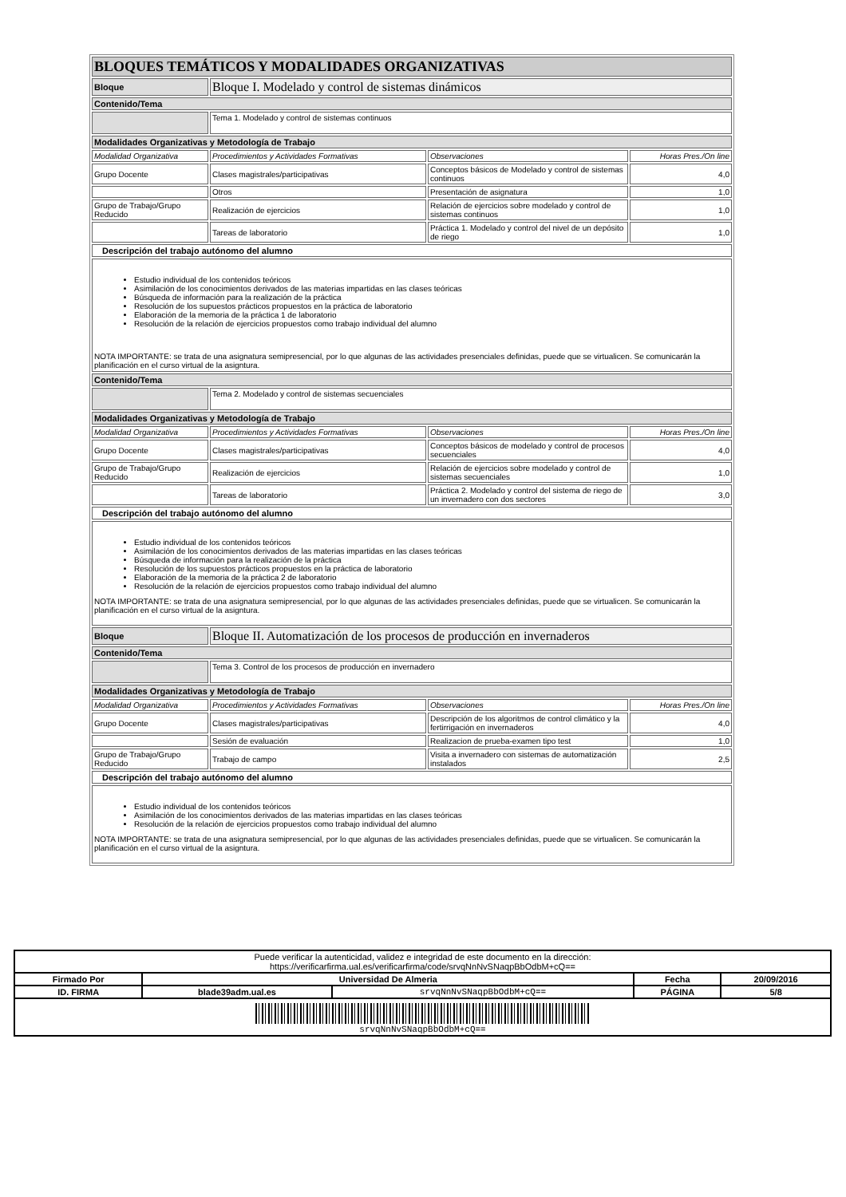| BLOQUES TEMÁTICOS Y MODALIDADES ORGANIZATIVAS | | | |
| Bloque | Bloque I. Modelado y control de sistemas dinámicos | | |
| Contenido/Tema | | | |
| | Tema 1. Modelado y control de sistemas continuos | | |
| Modalidades Organizativas y Metodología de Trabajo | | | |
| Modalidad Organizativa | Procedimientos y Actividades Formativas | Observaciones | Horas Pres./On line |
| Grupo Docente | Clases magistrales/participativas | Conceptos básicos de Modelado y control de sistemas continuos | 4,0 |
| | Otros | Presentación de asignatura | 1,0 |
| Grupo de Trabajo/Grupo Reducido | Realización de ejercicios | Relación de ejercicios sobre modelado y control de sistemas continuos | 1,0 |
| | Tareas de laboratorio | Práctica 1. Modelado y control del nivel de un depósito de riego | 1,0 |
| Descripción del trabajo autónomo del alumno | | | |
| Estudio individual de los contenidos teóricos Asimilación de los conocimientos derivados de las materias impartidas en las clases teóricas Búsqueda de información para la realización de la práctica Resolución de los supuestos prácticos propuestos en la práctica de laboratorio Elaboración de la memoria de la práctica 1 de laboratorio Resolución de la relación de ejercicios propuestos como trabajo individual del alumno NOTA IMPORTANTE: se trata de una asignatura semipresencial, por lo que algunas de las actividades presenciales definidas, puede que se virtualicen. Se comunicarán la planificación en el curso virtual de la asigntura. | | | |
| Contenido/Tema | | | |
| | Tema 2. Modelado y control de sistemas secuenciales | | |
| Modalidades Organizativas y Metodología de Trabajo | | | |
| Modalidad Organizativa | Procedimientos y Actividades Formativas | Observaciones | Horas Pres./On line |
| Grupo Docente | Clases magistrales/participativas | Conceptos básicos de modelado y control de procesos secuenciales | 4,0 |
| Grupo de Trabajo/Grupo Reducido | Realización de ejercicios | Relación de ejercicios sobre modelado y control de sistemas secuenciales | 1,0 |
| | Tareas de laboratorio | Práctica 2. Modelado y control del sistema de riego de un invernadero con dos sectores | 3,0 |
| Descripción del trabajo autónomo del alumno | | | |
| Estudio individual de los contenidos teóricos Asimilación de los conocimientos derivados de las materias impartidas en las clases teóricas Búsqueda de información para la realización de la práctica Resolución de los supuestos prácticos propuestos en la práctica de laboratorio Elaboración de la memoria de la práctica 2 de laboratorio Resolución de la relación de ejercicios propuestos como trabajo individual del alumno NOTA IMPORTANTE: se trata de una asignatura semipresencial, por lo que algunas de las actividades presenciales definidas, puede que se virtualicen. Se comunicarán la planificación en el curso virtual de la asigntura. | | | |
| Bloque | Bloque II. Automatización de los procesos de producción en invernaderos | | |
| Contenido/Tema | | | |
| | Tema 3. Control de los procesos de producción en invernadero | | |
| Modalidades Organizativas y Metodología de Trabajo | | | |
| Modalidad Organizativa | Procedimientos y Actividades Formativas | Observaciones | Horas Pres./On line |
| Grupo Docente | Clases magistrales/participativas | Descripción de los algoritmos de control climático y la fertirrigación en invernaderos | 4,0 |
| | Sesión de evaluación | Realizacion de prueba-examen tipo test | 1,0 |
| Grupo de Trabajo/Grupo Reducido | Trabajo de campo | Visita a invernadero con sistemas de automatización instalados | 2,5 |
| Descripción del trabajo autónomo del alumno | | | |
| Estudio individual de los contenidos teóricos Asimilación de los conocimientos derivados de las materias impartidas en las clases teóricas Resolución de la relación de ejercicios propuestos como trabajo individual del alumno NOTA IMPORTANTE: se trata de una asignatura semipresencial, por lo que algunas de las actividades presenciales definidas, puede que se virtualicen. Se comunicarán la planificación en el curso virtual de la asigntura. | | | |
| Puede verificar la autenticidad, validez e integridad de este documento en la dirección: https://verificarfirma.ual.es/verificarfirma/code/srvqNnNvSNaqpBbOdbM+cQ== | | | | |
| Firmado Por | Universidad De Almeria | | Fecha | 20/09/2016 |
| ID. FIRMA | blade39adm.ual.es | srvqNnNvSNaqpBbOdbM+cQ== | PÁGINA | 5/8 |
| srvqNnNvSNaqpBbOdbM+cQ== | | | | |